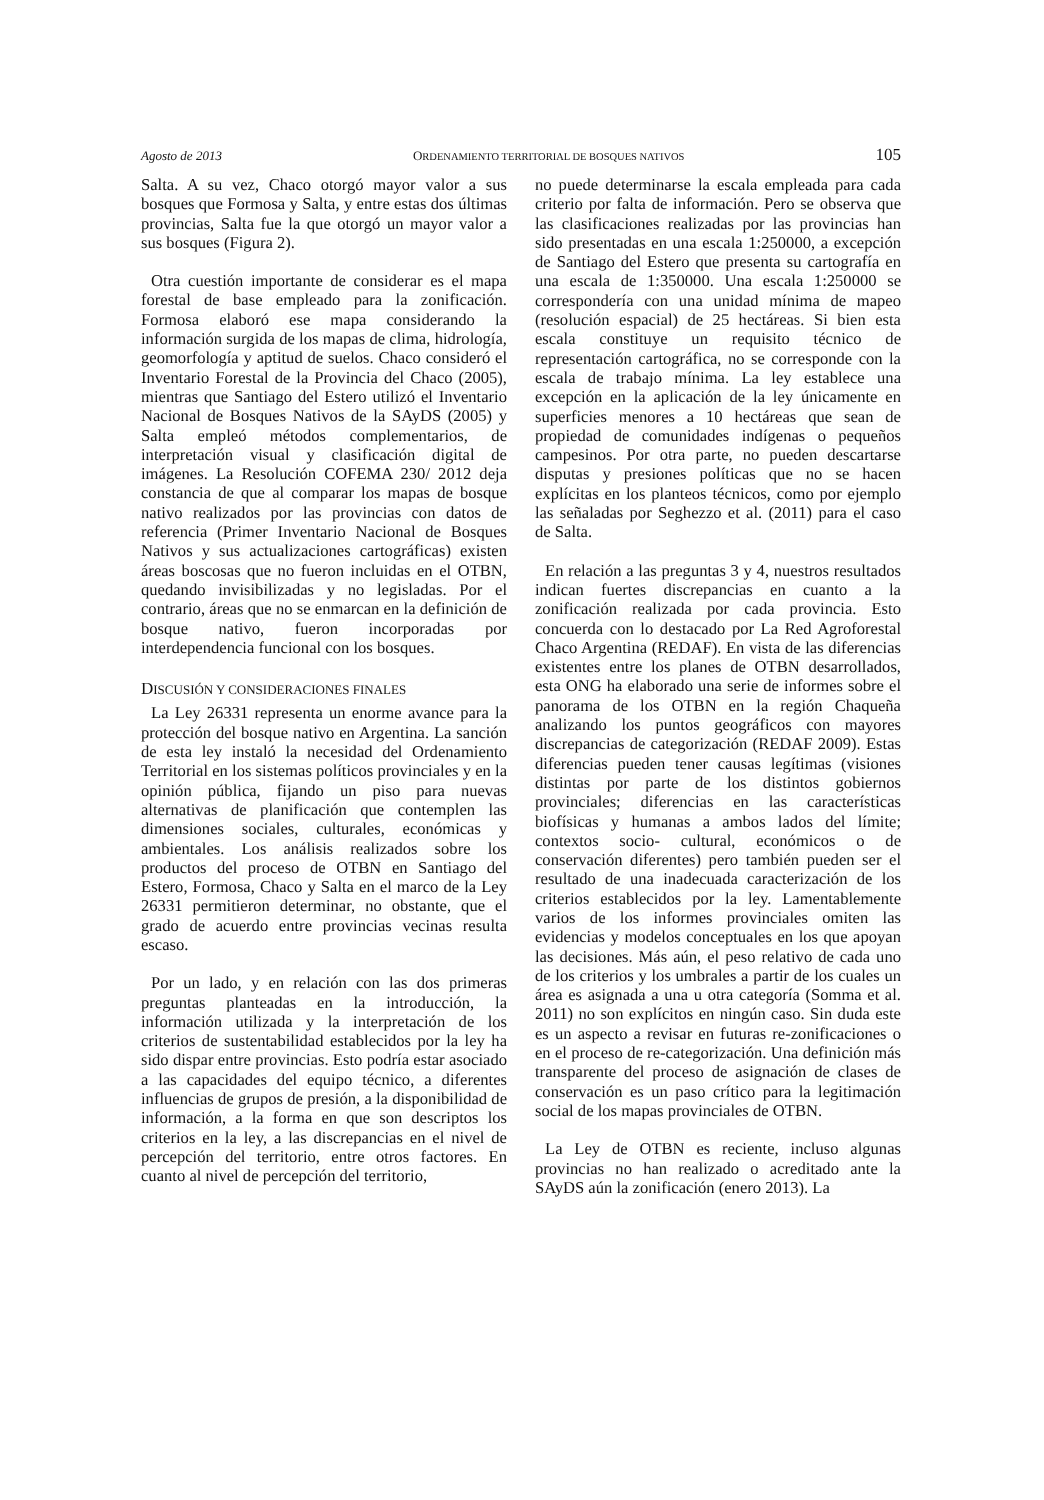Agosto de 2013 ORDENAMIENTO TERRITORIAL DE BOSQUES NATIVOS 105
Salta. A su vez, Chaco otorgó mayor valor a sus bosques que Formosa y Salta, y entre estas dos últimas provincias, Salta fue la que otorgó un mayor valor a sus bosques (Figura 2).
Otra cuestión importante de considerar es el mapa forestal de base empleado para la zonificación. Formosa elaboró ese mapa considerando la información surgida de los mapas de clima, hidrología, geomorfología y aptitud de suelos. Chaco consideró el Inventario Forestal de la Provincia del Chaco (2005), mientras que Santiago del Estero utilizó el Inventario Nacional de Bosques Nativos de la SAyDS (2005) y Salta empleó métodos complementarios, de interpretación visual y clasificación digital de imágenes. La Resolución COFEMA 230/ 2012 deja constancia de que al comparar los mapas de bosque nativo realizados por las provincias con datos de referencia (Primer Inventario Nacional de Bosques Nativos y sus actualizaciones cartográficas) existen áreas boscosas que no fueron incluidas en el OTBN, quedando invisibilizadas y no legisladas. Por el contrario, áreas que no se enmarcan en la definición de bosque nativo, fueron incorporadas por interdependencia funcional con los bosques.
DISCUSIÓN Y CONSIDERACIONES FINALES
La Ley 26331 representa un enorme avance para la protección del bosque nativo en Argentina. La sanción de esta ley instaló la necesidad del Ordenamiento Territorial en los sistemas políticos provinciales y en la opinión pública, fijando un piso para nuevas alternativas de planificación que contemplen las dimensiones sociales, culturales, económicas y ambientales. Los análisis realizados sobre los productos del proceso de OTBN en Santiago del Estero, Formosa, Chaco y Salta en el marco de la Ley 26331 permitieron determinar, no obstante, que el grado de acuerdo entre provincias vecinas resulta escaso.
Por un lado, y en relación con las dos primeras preguntas planteadas en la introducción, la información utilizada y la interpretación de los criterios de sustentabilidad establecidos por la ley ha sido dispar entre provincias. Esto podría estar asociado a las capacidades del equipo técnico, a diferentes influencias de grupos de presión, a la disponibilidad de información, a la forma en que son descriptos los criterios en la ley, a las discrepancias en el nivel de percepción del territorio, entre otros factores. En cuanto al nivel de percepción del territorio,
no puede determinarse la escala empleada para cada criterio por falta de información. Pero se observa que las clasificaciones realizadas por las provincias han sido presentadas en una escala 1:250000, a excepción de Santiago del Estero que presenta su cartografía en una escala de 1:350000. Una escala 1:250000 se correspondería con una unidad mínima de mapeo (resolución espacial) de 25 hectáreas. Si bien esta escala constituye un requisito técnico de representación cartográfica, no se corresponde con la escala de trabajo mínima. La ley establece una excepción en la aplicación de la ley únicamente en superficies menores a 10 hectáreas que sean de propiedad de comunidades indígenas o pequeños campesinos. Por otra parte, no pueden descartarse disputas y presiones políticas que no se hacen explícitas en los planteos técnicos, como por ejemplo las señaladas por Seghezzo et al. (2011) para el caso de Salta.
En relación a las preguntas 3 y 4, nuestros resultados indican fuertes discrepancias en cuanto a la zonificación realizada por cada provincia. Esto concuerda con lo destacado por La Red Agroforestal Chaco Argentina (REDAF). En vista de las diferencias existentes entre los planes de OTBN desarrollados, esta ONG ha elaborado una serie de informes sobre el panorama de los OTBN en la región Chaqueña analizando los puntos geográficos con mayores discrepancias de categorización (REDAF 2009). Estas diferencias pueden tener causas legítimas (visiones distintas por parte de los distintos gobiernos provinciales; diferencias en las características biofísicas y humanas a ambos lados del límite; contextos socio- cultural, económicos o de conservación diferentes) pero también pueden ser el resultado de una inadecuada caracterización de los criterios establecidos por la ley. Lamentablemente varios de los informes provinciales omiten las evidencias y modelos conceptuales en los que apoyan las decisiones. Más aún, el peso relativo de cada uno de los criterios y los umbrales a partir de los cuales un área es asignada a una u otra categoría (Somma et al. 2011) no son explícitos en ningún caso. Sin duda este es un aspecto a revisar en futuras re-zonificaciones o en el proceso de re-categorización. Una definición más transparente del proceso de asignación de clases de conservación es un paso crítico para la legitimación social de los mapas provinciales de OTBN.
La Ley de OTBN es reciente, incluso algunas provincias no han realizado o acreditado ante la SAyDS aún la zonificación (enero 2013). La